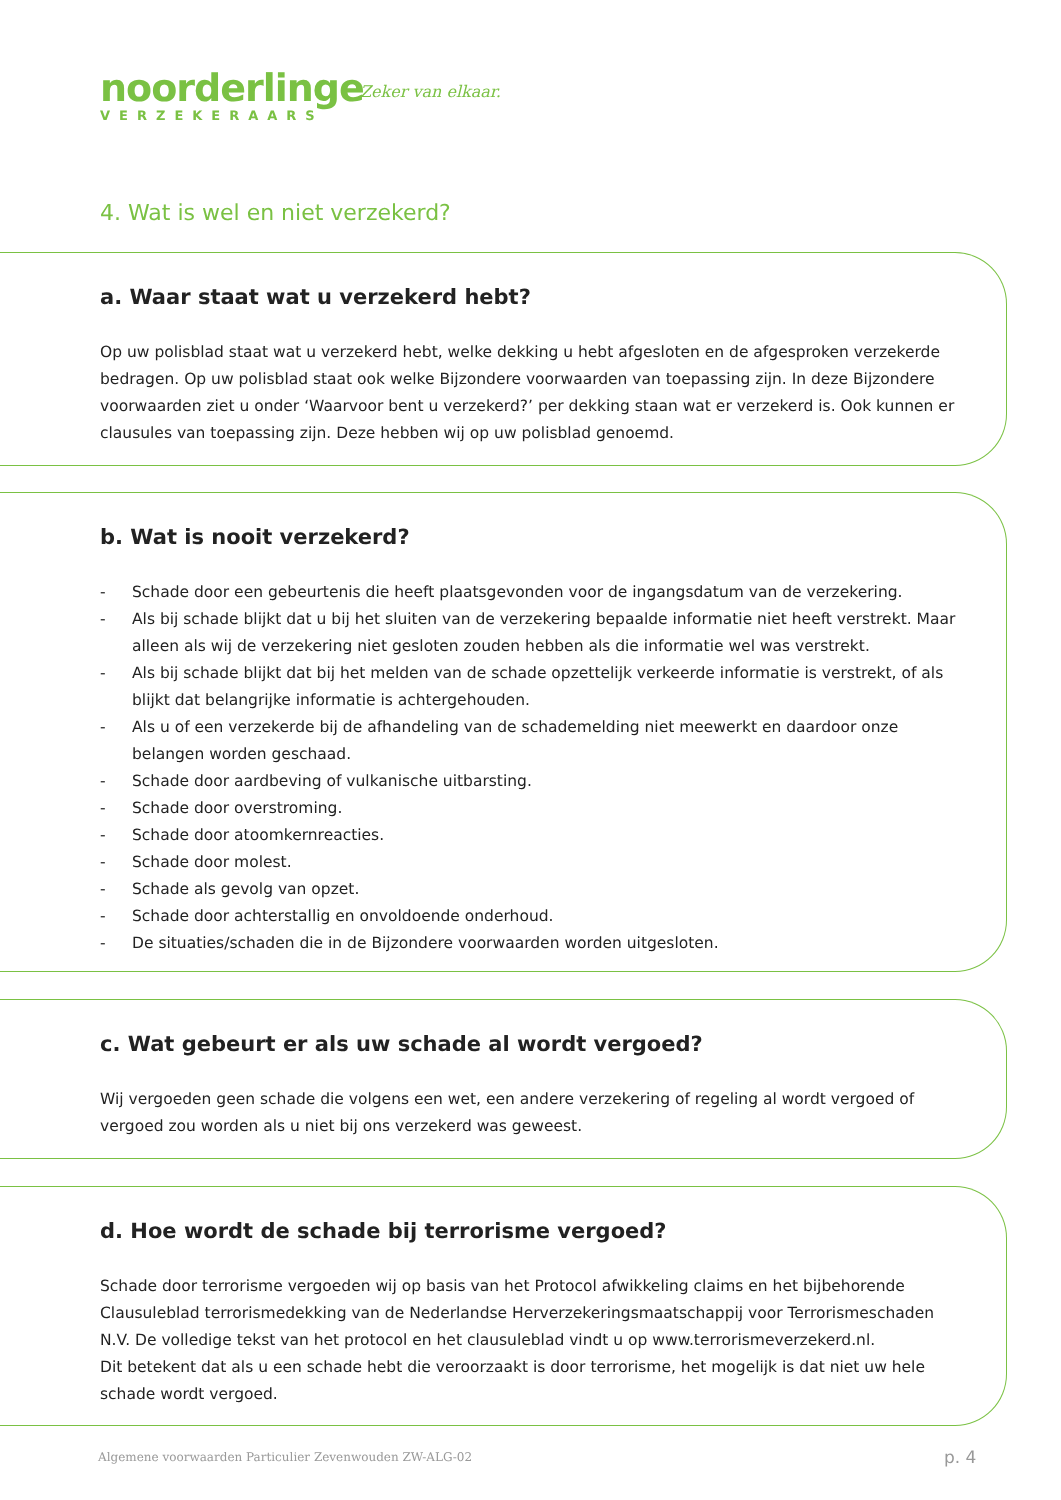noorderlinge
VERZEKERAARS
Zeker van elkaar.
4. Wat is wel en niet verzekerd?
a. Waar staat wat u verzekerd hebt?
Op uw polisblad staat wat u verzekerd hebt, welke dekking u hebt afgesloten en de afgesproken verzekerde bedragen. Op uw polisblad staat ook welke Bijzondere voorwaarden van toepassing zijn. In deze Bijzondere voorwaarden ziet u onder ‘Waarvoor bent u verzekerd?’ per dekking staan wat er verzekerd is. Ook kunnen er clausules van toepassing zijn. Deze hebben wij op uw polisblad genoemd.
b. Wat is nooit verzekerd?
- Schade door een gebeurtenis die heeft plaatsgevonden voor de ingangsdatum van de verzekering.
- Als bij schade blijkt dat u bij het sluiten van de verzekering bepaalde informatie niet heeft verstrekt. Maar alleen als wij de verzekering niet gesloten zouden hebben als die informatie wel was verstrekt.
- Als bij schade blijkt dat bij het melden van de schade opzettelijk verkeerde informatie is verstrekt, of als blijkt dat belangrijke informatie is achtergehouden.
- Als u of een verzekerde bij de afhandeling van de schademelding niet meewerkt en daardoor onze belangen worden geschaad.
- Schade door aardbeving of vulkanische uitbarsting.
- Schade door overstroming.
- Schade door atoomkernreacties.
- Schade door molest.
- Schade als gevolg van opzet.
- Schade door achterstallig en onvoldoende onderhoud.
- De situaties/schaden die in de Bijzondere voorwaarden worden uitgesloten.
c. Wat gebeurt er als uw schade al wordt vergoed?
Wij vergoeden geen schade die volgens een wet, een andere verzekering of regeling al wordt vergoed of vergoed zou worden als u niet bij ons verzekerd was geweest.
d. Hoe wordt de schade bij terrorisme vergoed?
Schade door terrorisme vergoeden wij op basis van het Protocol afwikkeling claims en het bijbehorende Clausuleblad terrorismedekking van de Nederlandse Herverzekeringsmaatschappij voor Terrorismeschaden N.V. De volledige tekst van het protocol en het clausuleblad vindt u op www.terrorismeverzekerd.nl.
Dit betekent dat als u een schade hebt die veroorzaakt is door terrorisme, het mogelijk is dat niet uw hele schade wordt vergoed.
Algemene voorwaarden Particulier Zevenwouden ZW-ALG-02
p. 4